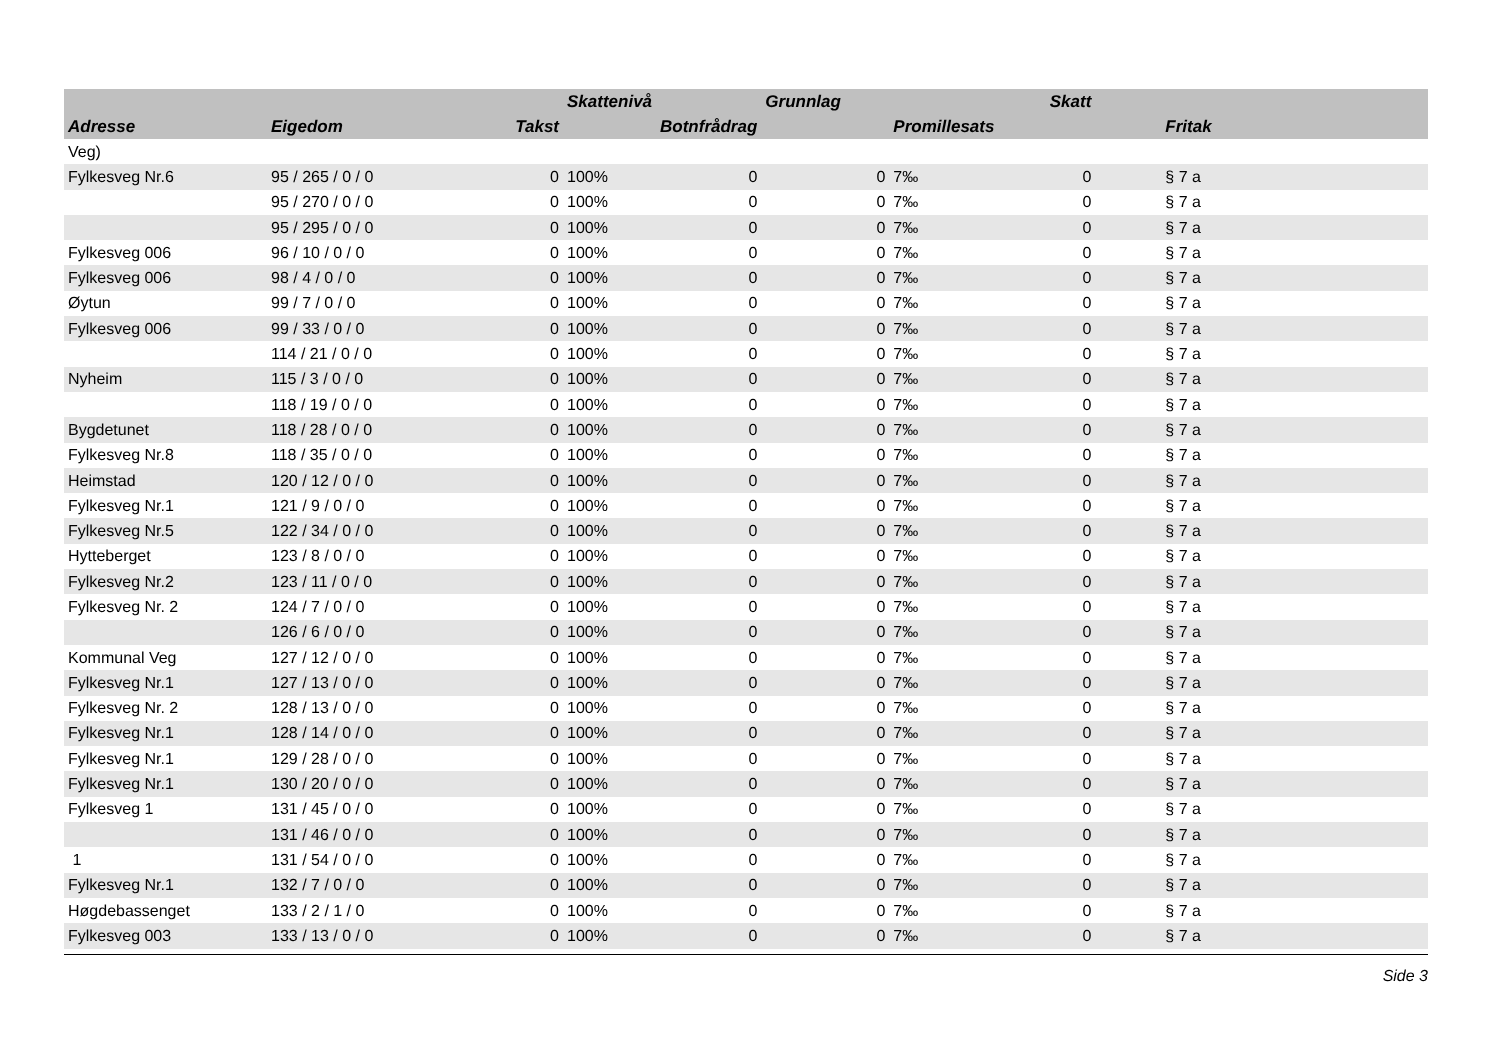| | | | Skattenivå | | Grunnlag | | Skatt | |
| --- | --- | --- | --- | --- | --- | --- | --- | --- |
| Adresse | Eigedom | Takst | | Botnfrådrag | | Promillesats | | Fritak |
| Veg) | | | | | | | | |
| Fylkesveg Nr.6 | 95 / 265 / 0 / 0 | 0 | 100% | 0 | 0 | 7‰ | 0 | § 7 a |
| | 95 / 270 / 0 / 0 | 0 | 100% | 0 | 0 | 7‰ | 0 | § 7 a |
| | 95 / 295 / 0 / 0 | 0 | 100% | 0 | 0 | 7‰ | 0 | § 7 a |
| Fylkesveg 006 | 96 / 10 / 0 / 0 | 0 | 100% | 0 | 0 | 7‰ | 0 | § 7 a |
| Fylkesveg 006 | 98 / 4 / 0 / 0 | 0 | 100% | 0 | 0 | 7‰ | 0 | § 7 a |
| Øytun | 99 / 7 / 0 / 0 | 0 | 100% | 0 | 0 | 7‰ | 0 | § 7 a |
| Fylkesveg 006 | 99 / 33 / 0 / 0 | 0 | 100% | 0 | 0 | 7‰ | 0 | § 7 a |
| | 114 / 21 / 0 / 0 | 0 | 100% | 0 | 0 | 7‰ | 0 | § 7 a |
| Nyheim | 115 / 3 / 0 / 0 | 0 | 100% | 0 | 0 | 7‰ | 0 | § 7 a |
| | 118 / 19 / 0 / 0 | 0 | 100% | 0 | 0 | 7‰ | 0 | § 7 a |
| Bygdetunet | 118 / 28 / 0 / 0 | 0 | 100% | 0 | 0 | 7‰ | 0 | § 7 a |
| Fylkesveg Nr.8 | 118 / 35 / 0 / 0 | 0 | 100% | 0 | 0 | 7‰ | 0 | § 7 a |
| Heimstad | 120 / 12 / 0 / 0 | 0 | 100% | 0 | 0 | 7‰ | 0 | § 7 a |
| Fylkesveg Nr.1 | 121 / 9 / 0 / 0 | 0 | 100% | 0 | 0 | 7‰ | 0 | § 7 a |
| Fylkesveg Nr.5 | 122 / 34 / 0 / 0 | 0 | 100% | 0 | 0 | 7‰ | 0 | § 7 a |
| Hytteberget | 123 / 8 / 0 / 0 | 0 | 100% | 0 | 0 | 7‰ | 0 | § 7 a |
| Fylkesveg Nr.2 | 123 / 11 / 0 / 0 | 0 | 100% | 0 | 0 | 7‰ | 0 | § 7 a |
| Fylkesveg Nr. 2 | 124 / 7 / 0 / 0 | 0 | 100% | 0 | 0 | 7‰ | 0 | § 7 a |
| | 126 / 6 / 0 / 0 | 0 | 100% | 0 | 0 | 7‰ | 0 | § 7 a |
| Kommunal Veg | 127 / 12 / 0 / 0 | 0 | 100% | 0 | 0 | 7‰ | 0 | § 7 a |
| Fylkesveg Nr.1 | 127 / 13 / 0 / 0 | 0 | 100% | 0 | 0 | 7‰ | 0 | § 7 a |
| Fylkesveg Nr. 2 | 128 / 13 / 0 / 0 | 0 | 100% | 0 | 0 | 7‰ | 0 | § 7 a |
| Fylkesveg Nr.1 | 128 / 14 / 0 / 0 | 0 | 100% | 0 | 0 | 7‰ | 0 | § 7 a |
| Fylkesveg Nr.1 | 129 / 28 / 0 / 0 | 0 | 100% | 0 | 0 | 7‰ | 0 | § 7 a |
| Fylkesveg Nr.1 | 130 / 20 / 0 / 0 | 0 | 100% | 0 | 0 | 7‰ | 0 | § 7 a |
| Fylkesveg 1 | 131 / 45 / 0 / 0 | 0 | 100% | 0 | 0 | 7‰ | 0 | § 7 a |
| | 131 / 46 / 0 / 0 | 0 | 100% | 0 | 0 | 7‰ | 0 | § 7 a |
| 1 | 131 / 54 / 0 / 0 | 0 | 100% | 0 | 0 | 7‰ | 0 | § 7 a |
| Fylkesveg Nr.1 | 132 / 7 / 0 / 0 | 0 | 100% | 0 | 0 | 7‰ | 0 | § 7 a |
| Høgdebassenget | 133 / 2 / 1 / 0 | 0 | 100% | 0 | 0 | 7‰ | 0 | § 7 a |
| Fylkesveg 003 | 133 / 13 / 0 / 0 | 0 | 100% | 0 | 0 | 7‰ | 0 | § 7 a |
Side 3